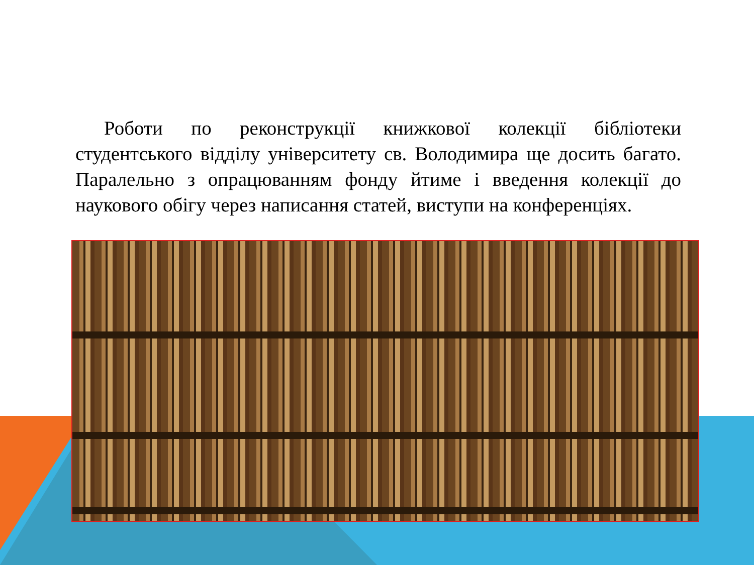Роботи по реконструкції книжкової колекції бібліотеки студентського відділу університету св. Володимира ще досить багато. Паралельно з опрацюванням фонду йтиме і введення колекції до наукового обігу через написання статей, виступи на конференціях.